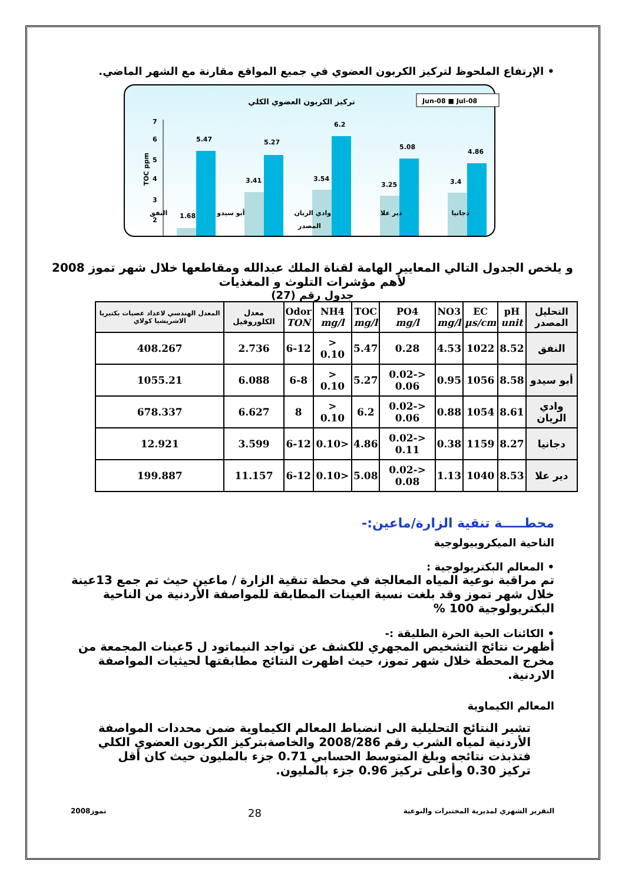• الإرتفاع الملحوظ لتركيز الكربون العضوي في جميع المواقع مقارنة مع الشهر الماضي.
تركيز الكربون العضوي الكلي
Jun-08 ■ Jul-08
TOC ppm
7
6
5
4
3
2
1.68
5.47
3.41
5.27
3.54
6.2
3.25
5.08
3.4
4.86
النفق أبو سيدو وادي الريان دير علا دجانيا
المصدر
و يلخص الجدول التالي المعايير الهامة لقناة الملك عبدالله ومقاطعها خلال شهر تموز 2008 لأهم مؤشرات التلوث و المغذيات
جدول رقم (27)
| التحليل المصدر | pH unit | EC µs/cm | NO3 mg/l | PO4 mg/l | TOC mg/l | NH4 mg/l | Odor TON | معدل الكلوروفيل | المعدل الهندسي لاعداد عصيات بكتيريا الاشريشيا كولاي |
| --- | --- | --- | --- | --- | --- | --- | --- | --- | --- |
| النفق | 8.52 | 1022 | 4.53 | 0.28 | 5.47 | < 0.10 | 6-12 | 2.736 | 408.267 |
| أبو سيدو | 8.58 | 1056 | 0.95 | <0.02-0.06 | 5.27 | < 0.10 | 6-8 | 6.088 | 1055.21 |
| وادي الريان | 8.61 | 1054 | 0.88 | <0.02-0.06 | 6.2 | < 0.10 | 8 | 6.627 | 678.337 |
| دجانيا | 8.27 | 1159 | 0.38 | <0.02-0.11 | 4.86 | <0.10 | 6-12 | 3.599 | 12.921 |
| دير علا | 8.53 | 1040 | 1.13 | <0.02-0.08 | 5.08 | <0.10 | 6-12 | 11.157 | 199.887 |
محطـــــة تنقية الزارة/ماعين:-
الناحية الميكروبيولوجية
• المعالم البكتريولوجية :
تم مراقبة نوعية المياه المعالجة في محطة تنقية الزارة / ماعين حيث تم جمع 13عينة خلال شهر تموز وقد بلغت نسبة العينات المطابقة للمواصفة الأردنية من الناحية البكتريولوجية 100 %
• الكائنات الحية الحرة الطليقة :-
أظهرت نتائج التشخيص المجهري للكشف عن تواجد النيماتود ل 5عينات المجمعة من مخرج المحطة خلال شهر تموز، حيث اظهرت النتائج مطابقتها لحيثيات المواصفة الاردنية.
المعالم الكيماوية
تشير النتائج التحليلية الى انضباط المعالم الكيماوية ضمن محددات المواصفة الأردنية لمياه الشرب رقم 2008/286 والخاصةبتركيز الكربون العضوي الكلي فتذبذت نتائجه وبلغ المتوسط الحسابي 0.71 جزء بالمليون حيث كان أقل تركيز 0.30 وأعلى تركيز 0.96 جزء بالمليون.
التقرير الشهري لمديرية المختبرات والنوعية 28 تموز2008